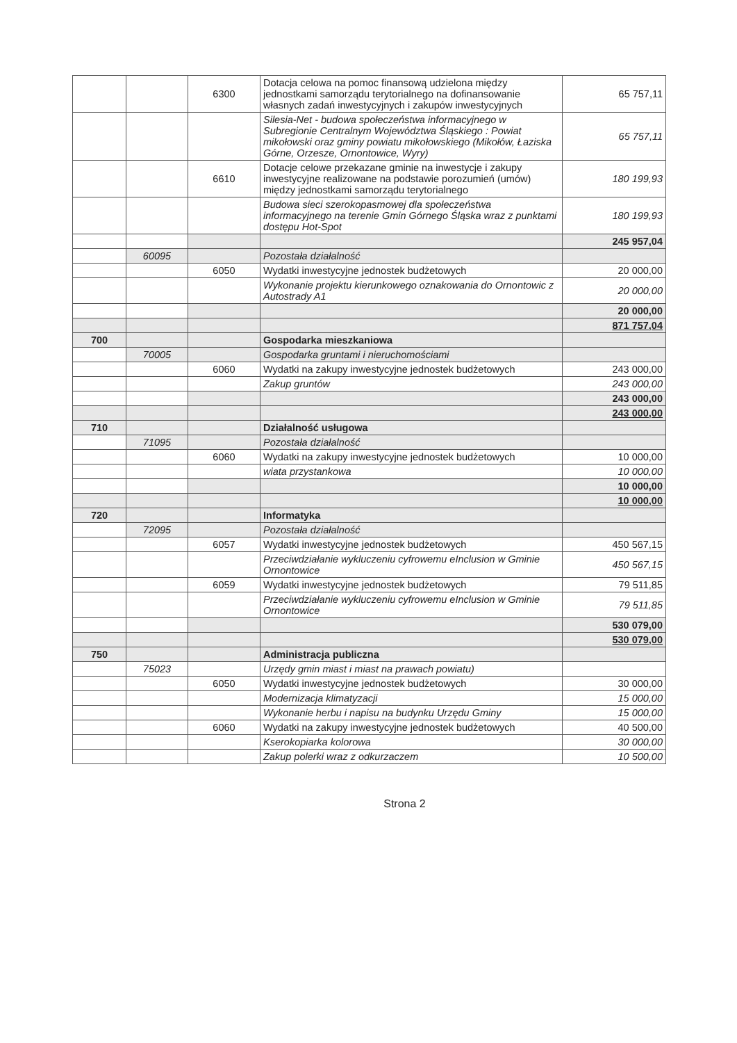| | | 6300 | Dotacja celowa na pomoc finansową udzielona między jednostkami samorządu terytorialnego na dofinansowanie własnych zadań inwestycyjnych i zakupów inwestycyjnych | 65 757,11 |
| | | | Silesia-Net - budowa społeczeństwa informacyjnego w Subregionie Centralnym Województwa Śląskiego : Powiat mikołowski oraz gminy powiatu mikołowskiego (Mikołów, Łaziska Górne, Orzesze, Ornontowice, Wyry) | 65 757,11 |
| | | 6610 | Dotacje celowe przekazane gminie na inwestycje i zakupy inwestycyjne realizowane na podstawie porozumień (umów) między jednostkami samorządu terytorialnego | 180 199,93 |
| | | | Budowa sieci szerokopasmowej dla społeczeństwa informacyjnego na terenie Gmin Górnego Śląska wraz z punktami dostępu Hot-Spot | 180 199,93 |
| | | | | 245 957,04 |
| | 60095 | | Pozostała działalność | |
| | | 6050 | Wydatki inwestycyjne jednostek budżetowych | 20 000,00 |
| | | | Wykonanie projektu kierunkowego oznakowania do Ornontowic z Autostrady A1 | 20 000,00 |
| | | | | 20 000,00 |
| | | | | 871 757,04 |
| 700 | | | Gospodarka mieszkaniowa | |
| | 70005 | | Gospodarka gruntami i nieruchomościami | |
| | | 6060 | Wydatki na zakupy inwestycyjne jednostek budżetowych | 243 000,00 |
| | | | Zakup gruntów | 243 000,00 |
| | | | | 243 000,00 |
| | | | | 243 000,00 |
| 710 | | | Działalność usługowa | |
| | 71095 | | Pozostała działalność | |
| | | 6060 | Wydatki na zakupy inwestycyjne jednostek budżetowych | 10 000,00 |
| | | | wiata przystankowa | 10 000,00 |
| | | | | 10 000,00 |
| | | | | 10 000,00 |
| 720 | | | Informatyka | |
| | 72095 | | Pozostała działalność | |
| | | 6057 | Wydatki inwestycyjne jednostek budżetowych | 450 567,15 |
| | | | Przeciwdziałanie wykluczeniu cyfrowemu eInclusion w Gminie Ornontowice | 450 567,15 |
| | | 6059 | Wydatki inwestycyjne jednostek budżetowych | 79 511,85 |
| | | | Przeciwdziałanie wykluczeniu cyfrowemu eInclusion w Gminie Ornontowice | 79 511,85 |
| | | | | 530 079,00 |
| | | | | 530 079,00 |
| 750 | | | Administracja publiczna | |
| | 75023 | | Urzędy gmin miast i miast na prawach powiatu) | |
| | | 6050 | Wydatki inwestycyjne jednostek budżetowych | 30 000,00 |
| | | | Modernizacja klimatyzacji | 15 000,00 |
| | | | Wykonanie herbu i napisu na budynku Urzędu Gminy | 15 000,00 |
| | | 6060 | Wydatki na zakupy inwestycyjne jednostek budżetowych | 40 500,00 |
| | | | Kserokopiarka kolorowa | 30 000,00 |
| | | | Zakup polerki wraz z odkurzaczem | 10 500,00 |
Strona 2